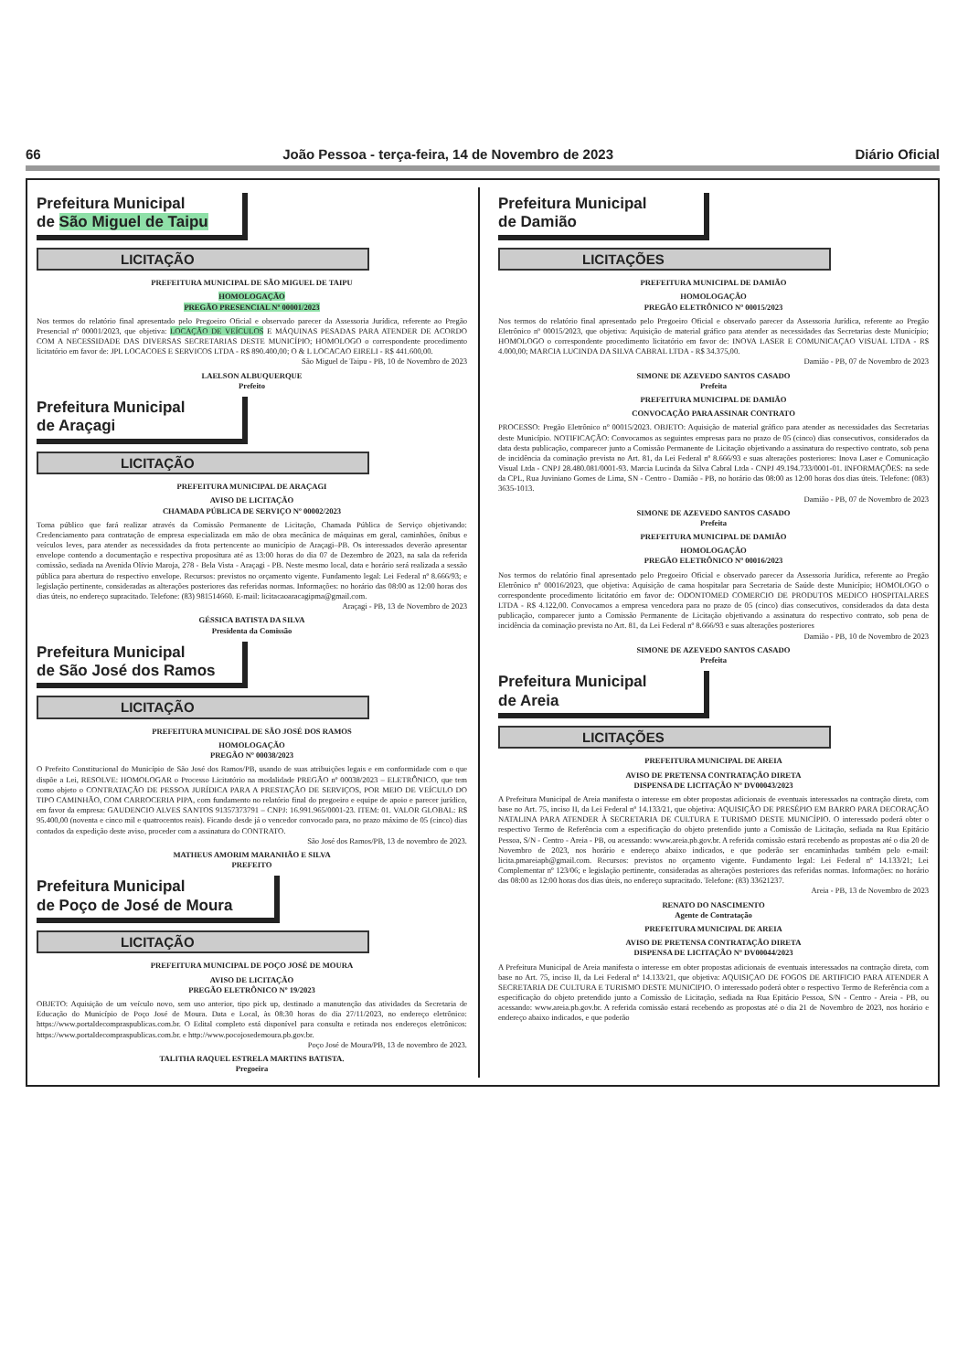66 João Pessoa - terça-feira, 14 de Novembro de 2023 Diário Oficial
Prefeitura Municipal
de São Miguel de Taipu
LICITAÇÃO
PREFEITURA MUNICIPAL DE SÃO MIGUEL DE TAIPU
HOMOLOGAÇÃO
PREGÃO PRESENCIAL Nº 00001/2023
Nos termos do relatório final apresentado pelo Pregoeiro Oficial e observado parecer da Assessoria Jurídica, referente ao Pregão Presencial nº 00001/2023, que objetiva: LOCAÇÃO DE VEÍCULOS E MÁQUINAS PESADAS PARA ATENDER DE ACORDO COM A NECESSIDADE DAS DIVERSAS SECRETARIAS DESTE MUNICÍPIO; HOMOLOGO o correspondente procedimento licitatório em favor de: JPL LOCACOES E SERVICOS LTDA - R$ 890.400,00; O & L LOCACAO EIRELI - R$ 441.600,00.
São Miguel de Taipu - PB, 10 de Novembro de 2023
LAELSON ALBUQUERQUE
Prefeito
Prefeitura Municipal
de Araçagi
LICITAÇÃO
PREFEITURA MUNICIPAL DE ARAÇAGI
AVISO DE LICITAÇÃO
CHAMADA PÚBLICA DE SERVIÇO Nº 00002/2023
Torna público que fará realizar através da Comissão Permanente de Licitação, Chamada Pública de Serviço objetivando: Credenciamento para contratação de empresa especializada em mão de obra mecânica de máquinas em geral, caminhões, ônibus e veículos leves, para atender as necessidades da frota pertencente ao município de Araçagi–PB. Os interessados deverão apresentar envelope contendo a documentação e respectiva propositura até as 13:00 horas do dia 07 de Dezembro de 2023, na sala da referida comissão, sediada na Avenida Olívio Maroja, 278 - Bela Vista - Araçagi - PB. Neste mesmo local, data e horário será realizada a sessão pública para abertura do respectivo envelope. Recursos: previstos no orçamento vigente. Fundamento legal: Lei Federal nº 8.666/93; e legislação pertinente, consideradas as alterações posteriores das referidas normas. Informações: no horário das 08:00 as 12:00 horas dos dias úteis, no endereço supracitado. Telefone: (83) 981514660. E-mail: licitacaoaracagipma@gmail.com.
Araçagi - PB, 13 de Novembro de 2023
GÉSSICA BATISTA DA SILVA
Presidenta da Comissão
Prefeitura Municipal
de São José dos Ramos
LICITAÇÃO
PREFEITURA MUNICIPAL DE SÃO JOSÉ DOS RAMOS
HOMOLOGAÇÃO
PREGÃO Nº 00038/2023
O Prefeito Constitucional do Município de São José dos Ramos/PB, usando de suas atribuições legais e em conformidade com o que dispõe a Lei, RESOLVE: HOMOLOGAR o Processo Licitatório na modalidade PREGÃO nº 00038/2023 – ELETRÔNICO, que tem como objeto o CONTRATAÇÃO DE PESSOA JURÍDICA PARA A PRESTAÇÃO DE SERVIÇOS, POR MEIO DE VEÍCULO DO TIPO CAMINHÃO, COM CARROCERIA PIPA, com fundamento no relatório final do pregoeiro e equipe de apoio e parecer jurídico, em favor da empresa: GAUDENCIO ALVES SANTOS 91357373791 – CNPJ: 16.991.965/0001-23. ITEM: 01. VALOR GLOBAL: R$ 95.400,00 (noventa e cinco mil e quatrocentos reais). Ficando desde já o vencedor convocado para, no prazo máximo de 05 (cinco) dias contados da expedição deste aviso, proceder com a assinatura do CONTRATO.
São José dos Ramos/PB, 13 de novembro de 2023.
MATHEUS AMORIM MARANHÃO E SILVA
PREFEITO
Prefeitura Municipal
de Poço de José de Moura
LICITAÇÃO
PREFEITURA MUNICIPAL DE POÇO JOSÉ DE MOURA
AVISO DE LICITAÇÃO
PREGÃO ELETRÔNICO Nº 19/2023
OBJETO: Aquisição de um veículo novo, sem uso anterior, tipo pick up, destinado a manutenção das atividades da Secretaria de Educação do Município de Poço José de Moura. Data e Local, às 08:30 horas do dia 27/11/2023, no endereço eletrônico: https://www.portaldecompraspublicas.com.br. O Edital completo está disponível para consulta e retirada nos endereços eletrônicos: https://www.portaldecompraspublicas.com.br. e http://www.pocojosedemoura.pb.gov.br.
Poço José de Moura/PB, 13 de novembro de 2023.
TALITHA RAQUEL ESTRELA MARTINS BATISTA.
Pregoeira
Prefeitura Municipal
de Damião
LICITAÇÕES
PREFEITURA MUNICIPAL DE DAMIÃO
HOMOLOGAÇÃO
PREGÃO ELETRÔNICO Nº 00015/2023
Nos termos do relatório final apresentado pelo Pregoeiro Oficial e observado parecer da Assessoria Jurídica, referente ao Pregão Eletrônico nº 00015/2023, que objetiva: Aquisição de material gráfico para atender as necessidades das Secretarias deste Município; HOMOLOGO o correspondente procedimento licitatório em favor de: INOVA LASER E COMUNICAÇAO VISUAL LTDA - R$ 4.000,00; MARCIA LUCINDA DA SILVA CABRAL LTDA - R$ 34.375,00.
Damião - PB, 07 de Novembro de 2023
SIMONE DE AZEVEDO SANTOS CASADO
Prefeita
PREFEITURA MUNICIPAL DE DAMIÃO
CONVOCAÇÃO PARA ASSINAR CONTRATO
PROCESSO: Pregão Eletrônico nº 00015/2023. OBJETO: Aquisição de material gráfico para atender as necessidades das Secretarias deste Município. NOTIFICAÇÃO: Convocamos as seguintes empresas para no prazo de 05 (cinco) dias consecutivos, considerados da data desta publicação, comparecer junto a Comissão Permanente de Licitação objetivando a assinatura do respectivo contrato, sob pena de incidência da cominação prevista no Art. 81, da Lei Federal nº 8.666/93 e suas alterações posteriores: Inova Laser e Comunicação Visual Ltda - CNPJ 28.480.081/0001-93. Marcia Lucinda da Silva Cabral Ltda - CNPJ 49.194.733/0001-01. INFORMAÇÕES: na sede da CPL, Rua Juviniano Gomes de Lima, SN - Centro - Damião - PB, no horário das 08:00 as 12:00 horas dos dias úteis. Telefone: (083) 3635-1013.
Damião - PB, 07 de Novembro de 2023
SIMONE DE AZEVEDO SANTOS CASADO
Prefeita
PREFEITURA MUNICIPAL DE DAMIÃO
HOMOLOGAÇÃO
PREGÃO ELETRÔNICO Nº 00016/2023
Nos termos do relatório final apresentado pelo Pregoeiro Oficial e observado parecer da Assessoria Jurídica, referente ao Pregão Eletrônico nº 00016/2023, que objetiva: Aquisição de cama hospitalar para Secretaria de Saúde deste Município; HOMOLOGO o correspondente procedimento licitatório em favor de: ODONTOMED COMERCIO DE PRODUTOS MEDICO HOSPITALARES LTDA - R$ 4.122,00. Convocamos a empresa vencedora para no prazo de 05 (cinco) dias consecutivos, considerados da data desta publicação, comparecer junto a Comissão Permanente de Licitação objetivando a assinatura do respectivo contrato, sob pena de incidência da cominação prevista no Art. 81, da Lei Federal nº 8.666/93 e suas alterações posteriores
Damião - PB, 10 de Novembro de 2023
SIMONE DE AZEVEDO SANTOS CASADO
Prefeita
Prefeitura Municipal
de Areia
LICITAÇÕES
PREFEITURA MUNICIPAL DE AREIA
AVISO DE PRETENSA CONTRATAÇÃO DIRETA
DISPENSA DE LICITAÇÃO Nº DV00043/2023
A Prefeitura Municipal de Areia manifesta o interesse em obter propostas adicionais de eventuais interessados na contração direta, com base no Art. 75, inciso II, da Lei Federal nº 14.133/21, que objetiva: AQUISIÇÃO DE PRESÉPIO EM BARRO PARA DECORAÇÃO NATALINA PARA ATENDER À SECRETARIA DE CULTURA E TURISMO DESTE MUNICÍPIO. O interessado poderá obter o respectivo Termo de Referência com a especificação do objeto pretendido junto a Comissão de Licitação, sediada na Rua Epitácio Pessoa, S/N - Centro - Areia - PB, ou acessando: www.areia.pb.gov.br. A referida comissão estará recebendo as propostas até o dia 20 de Novembro de 2023, nos horário e endereço abaixo indicados, e que poderão ser encaminhadas também pelo e-mail: licita.pmareiapb@gmail.com. Recursos: previstos no orçamento vigente. Fundamento legal: Lei Federal nº 14.133/21; Lei Complementar nº 123/06; e legislação pertinente, consideradas as alterações posteriores das referidas normas. Informações: no horário das 08:00 as 12:00 horas dos dias úteis, no endereço supracitado. Telefone: (83) 33621237.
Areia - PB, 13 de Novembro de 2023
RENATO DO NASCIMENTO
Agente de Contratação
PREFEITURA MUNICIPAL DE AREIA
AVISO DE PRETENSA CONTRATAÇÃO DIRETA
DISPENSA DE LICITAÇÃO Nº DV00044/2023
A Prefeitura Municipal de Areia manifesta o interesse em obter propostas adicionais de eventuais interessados na contração direta, com base no Art. 75, inciso II, da Lei Federal nº 14.133/21, que objetiva: AQUISIÇAO DE FOGOS DE ARTIFICIO PARA ATENDER A SECRETARIA DE CULTURA E TURISMO DESTE MUNICIPIO. O interessado poderá obter o respectivo Termo de Referência com a especificação do objeto pretendido junto a Comissão de Licitação, sediada na Rua Epitácio Pessoa, S/N - Centro - Areia - PB, ou acessando: www.areia.pb.gov.br. A referida comissão estará recebendo as propostas até o dia 21 de Novembro de 2023, nos horário e endereço abaixo indicados, e que poderão